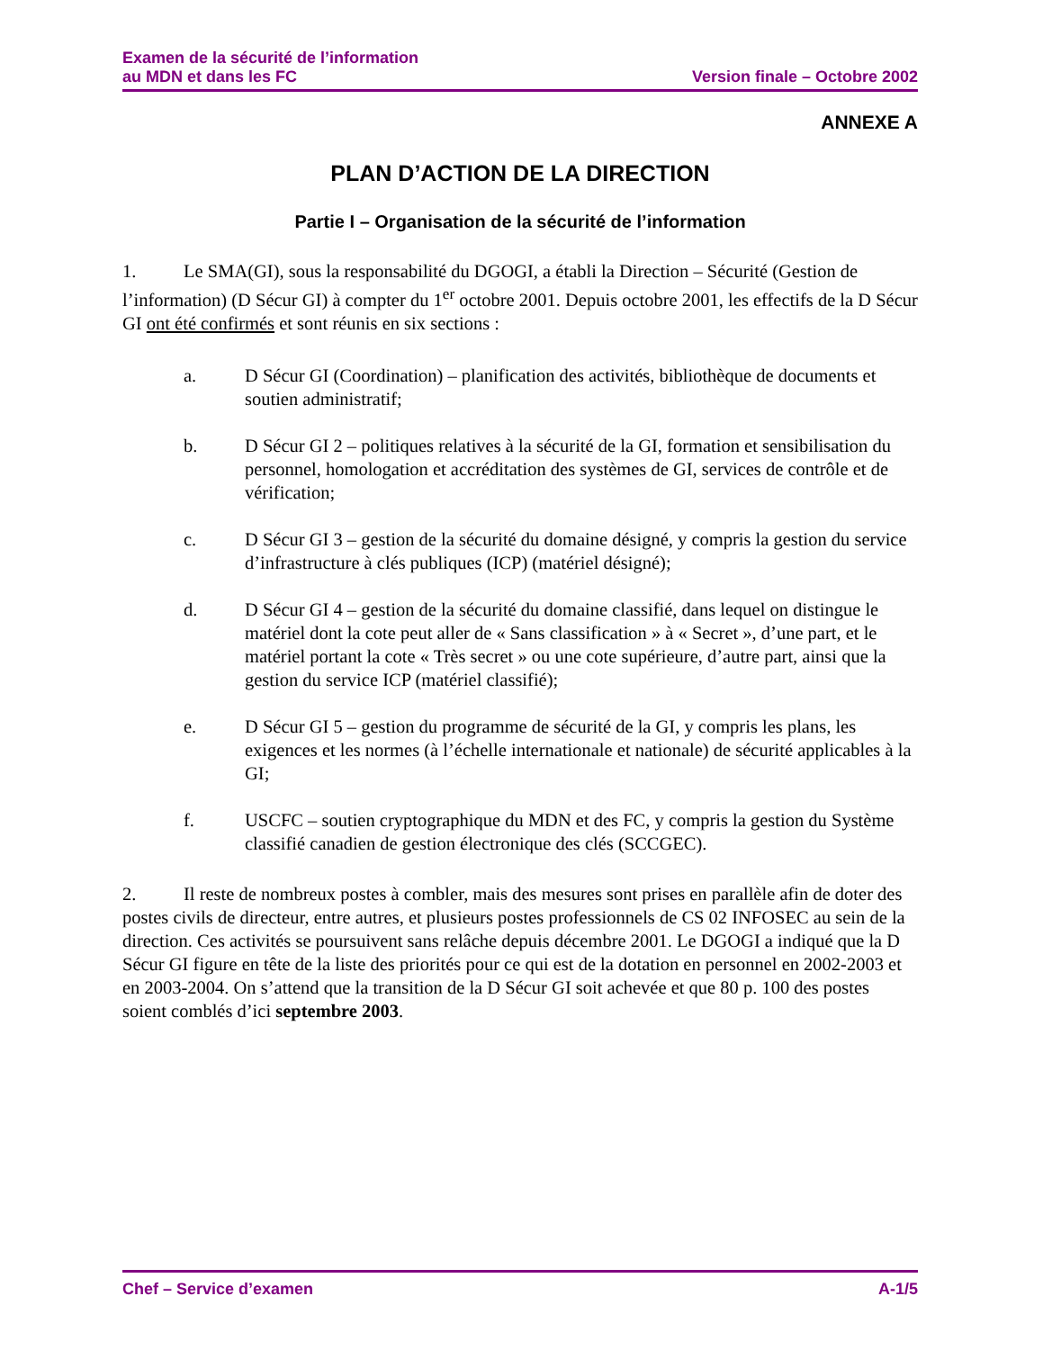Examen de la sécurité de l’information
au MDN et dans les FC
Version finale – Octobre 2002
ANNEXE A
PLAN D’ACTION DE LA DIRECTION
Partie I – Organisation de la sécurité de l’information
1. Le SMA(GI), sous la responsabilité du DGOGI, a établi la Direction – Sécurité (Gestion de l’information) (D Sécur GI) à compter du 1<sup>er</sup> octobre 2001. Depuis octobre 2001, les effectifs de la D Sécur GI ont été confirmés et sont réunis en six sections :
a. D Sécur GI (Coordination) – planification des activités, bibliothèque de documents et soutien administratif;
b. D Sécur GI 2 – politiques relatives à la sécurité de la GI, formation et sensibilisation du personnel, homologation et accréditation des systèmes de GI, services de contrôle et de vérification;
c. D Sécur GI 3 – gestion de la sécurité du domaine désigné, y compris la gestion du service d’infrastructure à clés publiques (ICP) (matériel désigné);
d. D Sécur GI 4 – gestion de la sécurité du domaine classifié, dans lequel on distingue le matériel dont la cote peut aller de « Sans classification » à « Secret », d’une part, et le matériel portant la cote « Très secret » ou une cote supérieure, d’autre part, ainsi que la gestion du service ICP (matériel classifié);
e. D Sécur GI 5 – gestion du programme de sécurité de la GI, y compris les plans, les exigences et les normes (à l’échelle internationale et nationale) de sécurité applicables à la GI;
f. USCFC – soutien cryptographique du MDN et des FC, y compris la gestion du Système classifié canadien de gestion électronique des clés (SCCGEC).
2. Il reste de nombreux postes à combler, mais des mesures sont prises en parallèle afin de doter des postes civils de directeur, entre autres, et plusieurs postes professionnels de CS 02 INFOSEC au sein de la direction. Ces activités se poursuivent sans relâche depuis décembre 2001. Le DGOGI a indiqué que la D Sécur GI figure en tête de la liste des priorités pour ce qui est de la dotation en personnel en 2002-2003 et en 2003-2004. On s’attend que la transition de la D Sécur GI soit achevée et que 80 p. 100 des postes soient comblés d’ici septembre 2003.
Chef – Service d’examen A-1/5